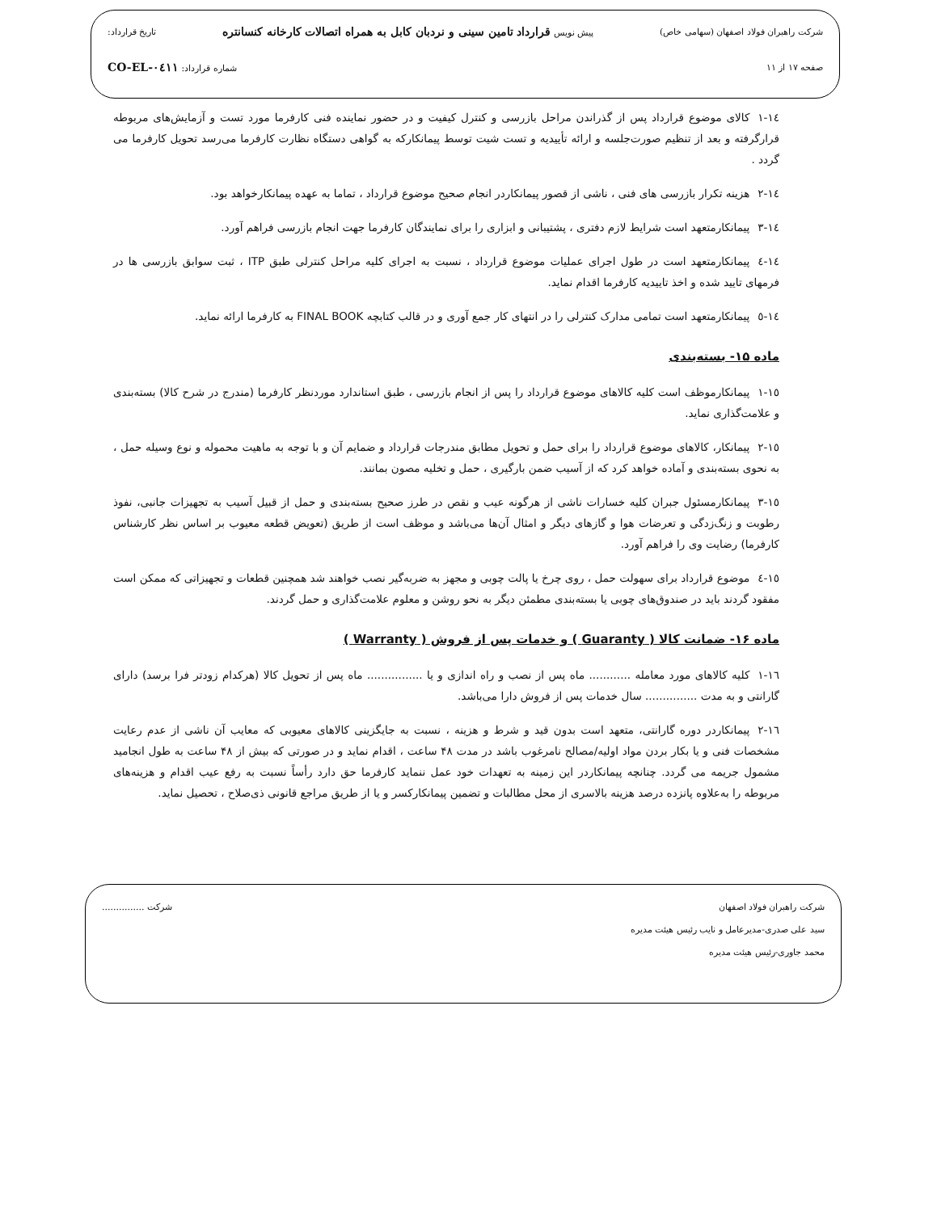شرکت راهبران فولاد اصفهان (سهامی خاص) پیش نویس قرارداد تامین سینی و نردبان کابل به همراه اتصالات کارخانه کنسانتره تاریخ قرارداد:
صفحه ۱۷ از ۱۱ شماره قرارداد: CO-EL-۰٤۱۱
۱٤-۱کالای موضوع قرارداد پس از گذراندن مراحل بازرسی و کنترل کیفیت و در حضور نماینده فنی کارفرما مورد تست و آزمایش‌های مربوطه قرارگرفته و بعد از تنظیم صورت‌جلسه و ارائه تأییدیه و تست شیت توسط پیمانکارکه به گواهی دستگاه نظارت کارفرما می‌رسد تحویل کارفرما می گردد .
۱٤-۲هزینه تکرار بازرسی های فنی ، ناشی از قصور پیمانکاردر انجام صحیح موضوع قرارداد ، تماما به عهده پیمانکارخواهد بود.
۱٤-۳پیمانکارمتعهد است شرایط لازم دفتری ، پشتیبانی و ابزاری را برای نمایندگان کارفرما جهت انجام بازرسی فراهم آورد.
۱٤-٤پیمانکارمتعهد است در طول اجرای عملیات موضوع قرارداد ، نسبت به اجرای کلیه مراحل کنترلی طبق ITP ، ثبت سوابق بازرسی ها در فرمهای تایید شده و اخذ تاییدیه کارفرما اقدام نماید.
۱٤-٥پیمانکارمتعهد است تمامی مدارک کنترلی را در انتهای کار جمع آوری و در قالب کتابچه FINAL BOOK به کارفرما ارائه نماید.
ماده ۱۵- بسته‌بندی
۱٥-۱پیمانکارموظف است کلیه کالاهای موضوع قرارداد را پس از انجام بازرسی ، طبق استاندارد موردنظر کارفرما (مندرج در شرح کالا) بسته‌بندی و علامت‌گذاری نماید.
۱٥-۲پیمانکار، کالاهای موضوع قرارداد را برای حمل و تحویل مطابق مندرجات قرارداد و ضمایم آن و با توجه به ماهیت محموله و نوع وسیله حمل ، به نحوی بسته‌بندی و آماده خواهد کرد که از آسیب ضمن بارگیری ، حمل و تخلیه مصون بمانند.
۱٥-۳پیمانکارمسئول جبران کلیه خسارات ناشی از هرگونه عیب و نقص در طرز صحیح بسته‌بندی و حمل از قبیل آسیب به تجهیزات جانبی، نفوذ رطوبت و زنگ‌زدگی و تعرضات هوا و گازهای دیگر و امثال آن‌ها می‌باشد و موظف است از طریق (تعویض قطعه معیوب بر اساس نظر کارشناس کارفرما) رضایت وی را فراهم آورد.
۱٥-٤موضوع قرارداد برای سهولت حمل ، روی چرخ یا پالت چوبی و مجهز به ضربه‌گیر نصب خواهند شد همچنین قطعات و تجهیزاتی که ممکن است مفقود گردند باید در صندوق‌های چوبی یا بسته‌بندی مطمئن دیگر به نحو روشن و معلوم علامت‌گذاری و حمل گردند.
ماده ۱۶- ضمانت کالا ( Guaranty ) و خدمات پس از فروش ( Warranty )
۱٦-۱کلیه کالاهای مورد معامله ............ ماه پس از نصب و راه اندازی و یا ................ ماه پس از تحویل کالا (هرکدام زودتر فرا برسد) دارای گارانتی و به مدت ............... سال خدمات پس از فروش دارا می‌باشد.
۱٦-۲پیمانکاردر دوره گارانتی، متعهد است بدون قید و شرط و هزینه ، نسبت به جایگزینی کالاهای معیوبی که معایب آن ناشی از عدم رعایت مشخصات فنی و یا بکار بردن مواد اولیه/مصالح نامرغوب باشد در مدت ۴۸ ساعت ، اقدام نماید و در صورتی که بیش از ۴۸ ساعت به طول انجامید مشمول جریمه می گردد. چنانچه پیمانکاردر این زمینه به تعهدات خود عمل ننماید کارفرما حق دارد رأساً نسبت به رفع عیب اقدام و هزینه‌های مربوطه را به‌علاوه پانزده درصد هزینه بالاسری از محل مطالبات و تضمین پیمانکارکسر و یا از طریق مراجع قانونی ذی‌صلاح ، تحصیل نماید.
شرکت راهبران فولاد اصفهان شرکت ...............
سید علی صدری-مدیرعامل و نایب رئیس هیئت مدیره
محمد جاوری-رئیس هیئت مدیره